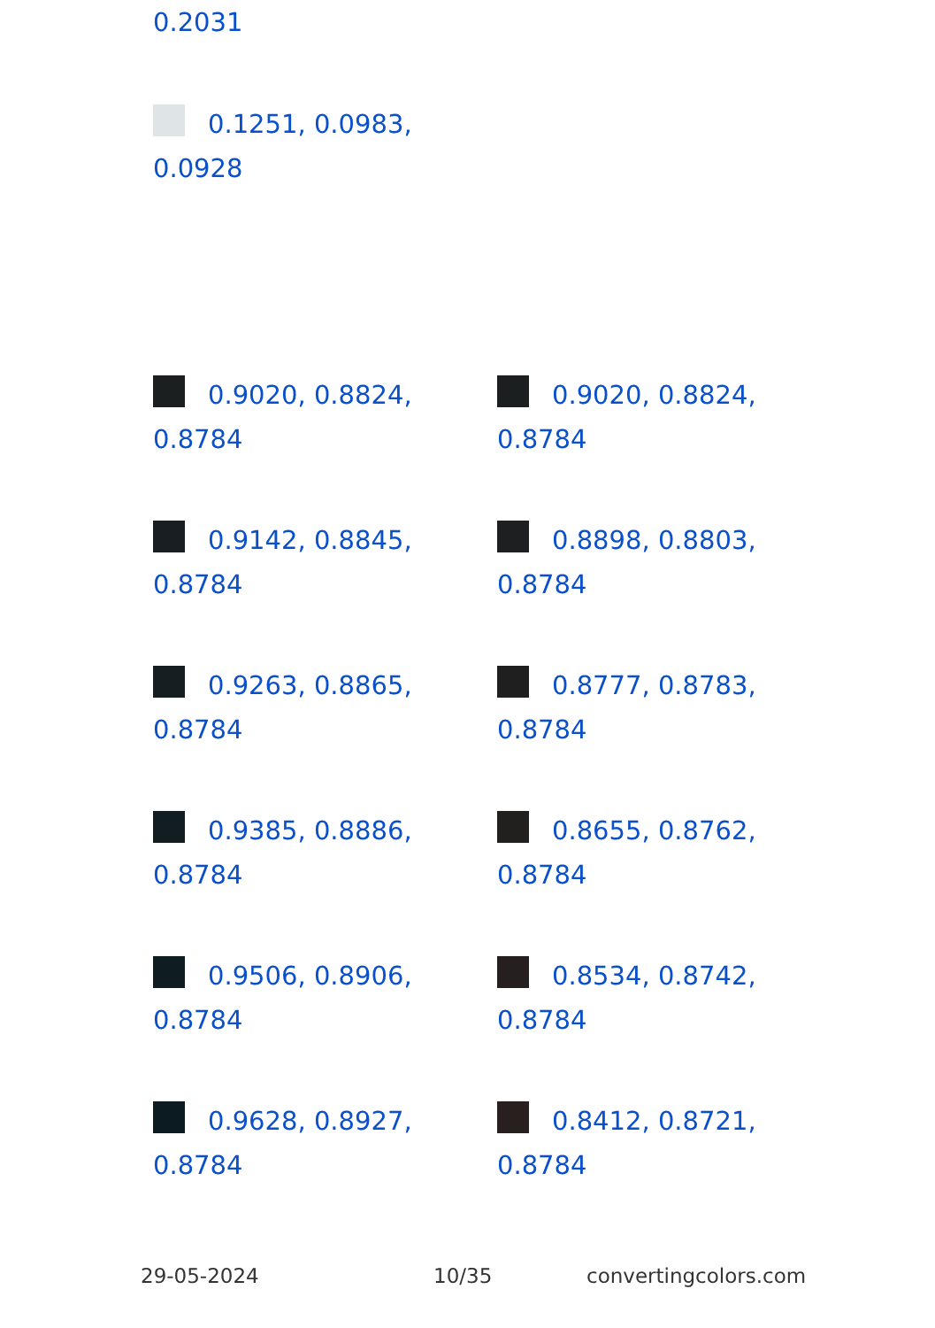0.2031
0.1251, 0.0983, 0.0928
0.9020, 0.8824, 0.8784
0.9020, 0.8824, 0.8784
0.9142, 0.8845, 0.8784
0.8898, 0.8803, 0.8784
0.9263, 0.8865, 0.8784
0.8777, 0.8783, 0.8784
0.9385, 0.8886, 0.8784
0.8655, 0.8762, 0.8784
0.9506, 0.8906, 0.8784
0.8534, 0.8742, 0.8784
0.9628, 0.8927, 0.8784
0.8412, 0.8721, 0.8784
29-05-2024 10/35 convertingcolors.com